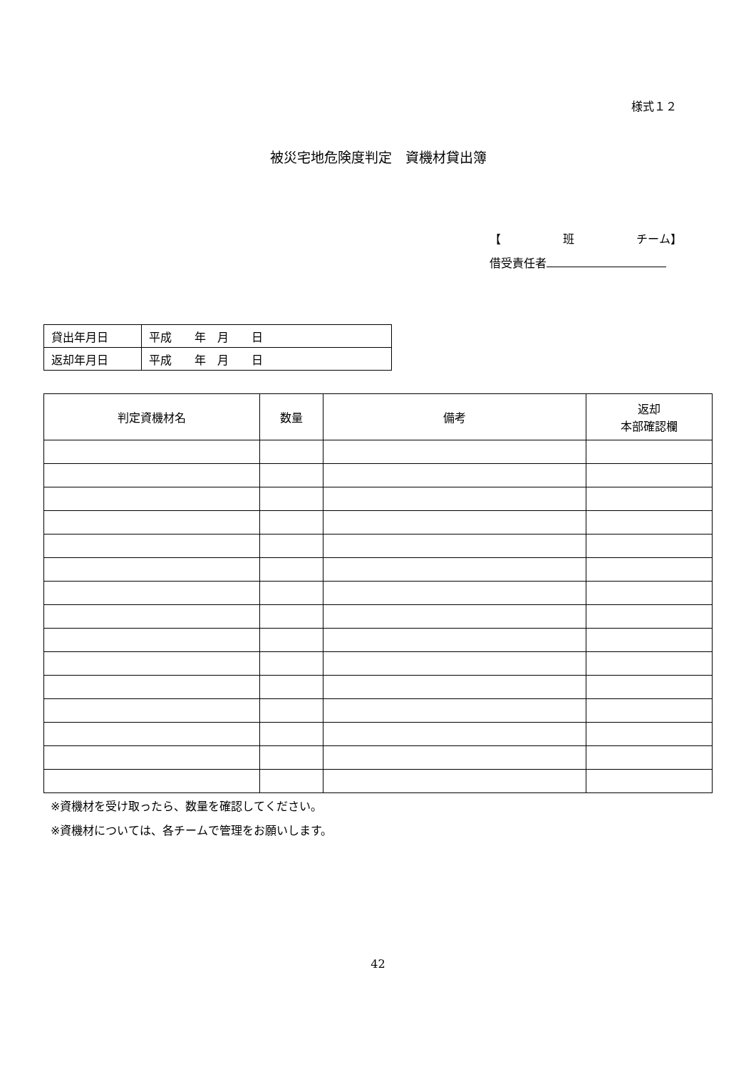様式１２
被災宅地危険度判定　資機材貸出簿
【 班 チーム】
借受責任者
| 貸出年月日 | 平成 年 月 日 |
| 返却年月日 | 平成 年 月 日 |
| 判定資機材名 | 数量 | 備考 | 返却 本部確認欄 |
| --- | --- | --- | --- |
※資機材を受け取ったら、数量を確認してください。
※資機材については、各チームで管理をお願いします。
42